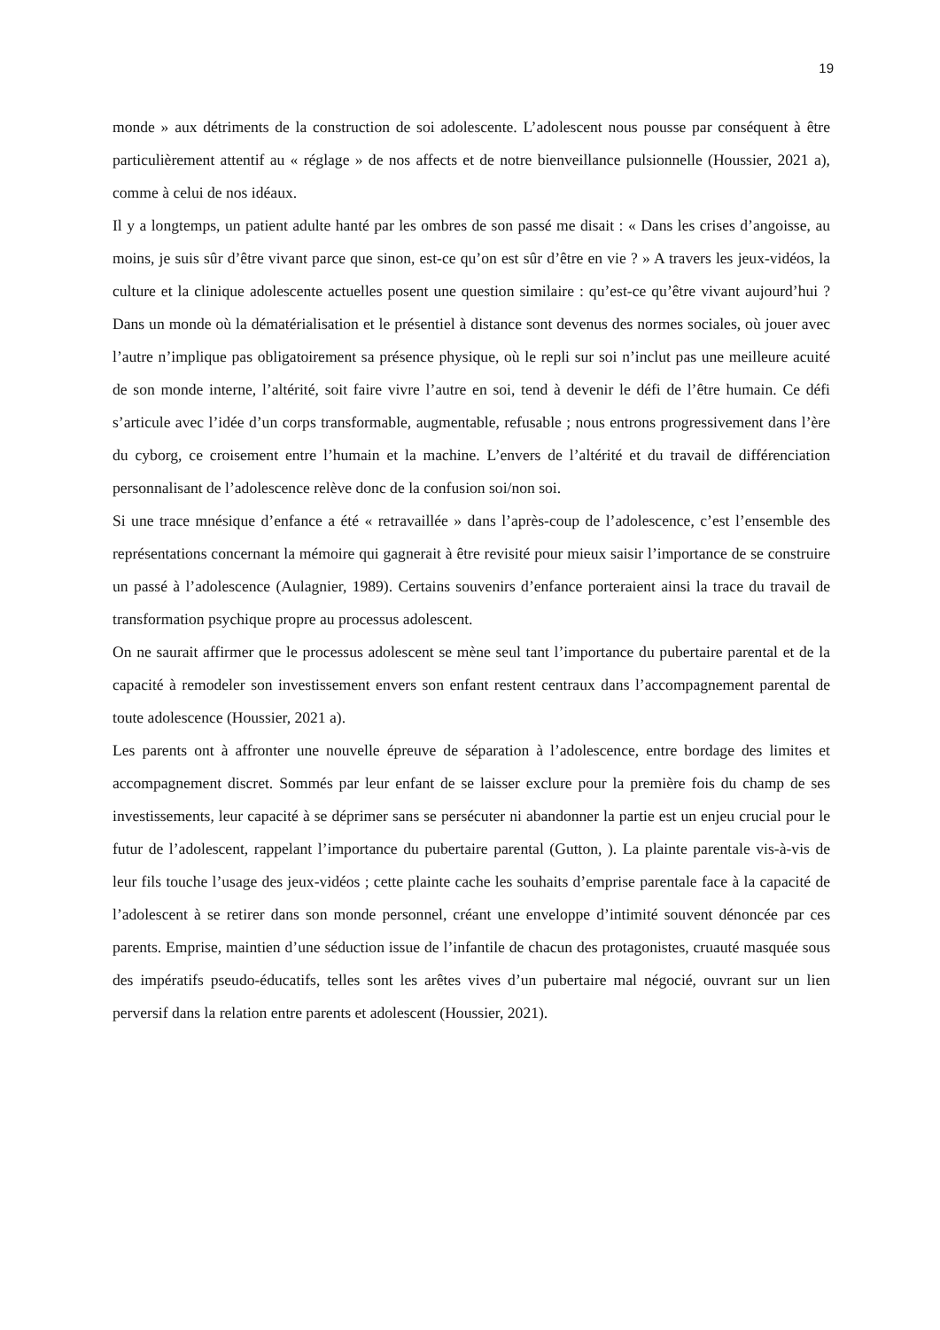19
monde » aux détriments de la construction de soi adolescente. L’adolescent nous pousse par conséquent à être particulièrement attentif au « réglage » de nos affects et de notre bienveillance pulsionnelle (Houssier, 2021 a), comme à celui de nos idéaux.
Il y a longtemps, un patient adulte hanté par les ombres de son passé me disait : « Dans les crises d’angoisse, au moins, je suis sûr d’être vivant parce que sinon, est-ce qu’on est sûr d’être en vie ? » A travers les jeux-vidéos, la culture et la clinique adolescente actuelles posent une question similaire : qu’est-ce qu’être vivant aujourd’hui ? Dans un monde où la dématérialisation et le présentiel à distance sont devenus des normes sociales, où jouer avec l’autre n’implique pas obligatoirement sa présence physique, où le repli sur soi n’inclut pas une meilleure acuité de son monde interne, l’altérité, soit faire vivre l’autre en soi, tend à devenir le défi de l’être humain. Ce défi s’articule avec l’idée d’un corps transformable, augmentable, refusable ; nous entrons progressivement dans l’ère du cyborg, ce croisement entre l’humain et la machine. L’envers de l’altérité et du travail de différenciation personnalisant de l’adolescence relève donc de la confusion soi/non soi.
Si une trace mnésique d’enfance a été « retravaillée » dans l’après-coup de l’adolescence, c’est l’ensemble des représentations concernant la mémoire qui gagnerait à être revisité pour mieux saisir l’importance de se construire un passé à l’adolescence (Aulagnier, 1989). Certains souvenirs d’enfance porteraient ainsi la trace du travail de transformation psychique propre au processus adolescent.
On ne saurait affirmer que le processus adolescent se mène seul tant l’importance du pubertaire parental et de la capacité à remodeler son investissement envers son enfant restent centraux dans l’accompagnement parental de toute adolescence (Houssier, 2021 a).
Les parents ont à affronter une nouvelle épreuve de séparation à l’adolescence, entre bordage des limites et accompagnement discret. Sommés par leur enfant de se laisser exclure pour la première fois du champ de ses investissements, leur capacité à se déprimer sans se persécuter ni abandonner la partie est un enjeu crucial pour le futur de l’adolescent, rappelant l’importance du pubertaire parental (Gutton, ). La plainte parentale vis-à-vis de leur fils touche l’usage des jeux-vidéos ; cette plainte cache les souhaits d’emprise parentale face à la capacité de l’adolescent à se retirer dans son monde personnel, créant une enveloppe d’intimité souvent dénoncée par ces parents. Emprise, maintien d’une séduction issue de l’infantile de chacun des protagonistes, cruauté masquée sous des impératifs pseudo-éducatifs, telles sont les arêtes vives d’un pubertaire mal négocié, ouvrant sur un lien perversif dans la relation entre parents et adolescent (Houssier, 2021).